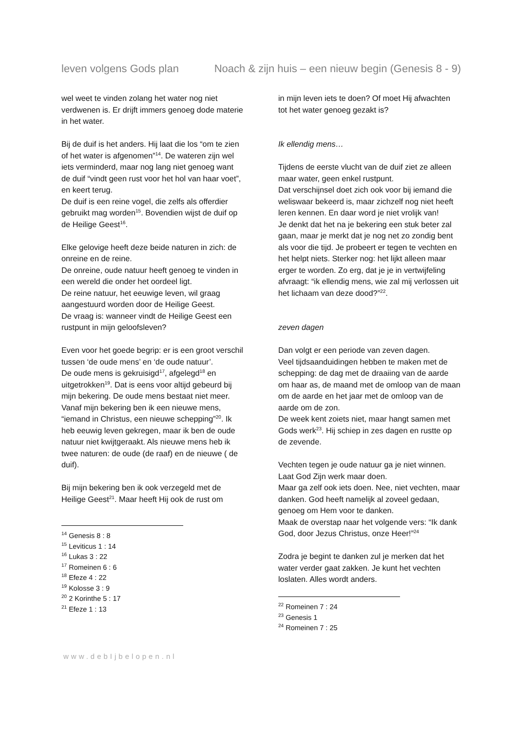leven volgens Gods plan Noach & zijn huis – een nieuw begin (Genesis 8 - 9)
wel weet te vinden zolang het water nog niet verdwenen is. Er drijft immers genoeg dode materie in het water.
Bij de duif is het anders. Hij laat die los “om te zien of het water is afgenomen”<sup>14</sup>. De wateren zijn wel iets verminderd, maar nog lang niet genoeg want de duif “vindt geen rust voor het hol van haar voet”, en keert terug.
De duif is een reine vogel, die zelfs als offerdier gebruikt mag worden<sup>15</sup>. Bovendien wijst de duif op de Heilige Geest<sup>16</sup>.
Elke gelovige heeft deze beide naturen in zich: de onreine en de reine.
De onreine, oude natuur heeft genoeg te vinden in een wereld die onder het oordeel ligt.
De reine natuur, het eeuwige leven, wil graag aangestuurd worden door de Heilige Geest.
De vraag is: wanneer vindt de Heilige Geest een rustpunt in mijn geloofsleven?
Even voor het goede begrip: er is een groot verschil tussen ‘de oude mens’ en ‘de oude natuur’.
De oude mens is gekruisigd<sup>17</sup>, afgelegd<sup>18</sup> en uitgetrokken<sup>19</sup>. Dat is eens voor altijd gebeurd bij mijn bekering. De oude mens bestaat niet meer.
Vanaf mijn bekering ben ik een nieuwe mens, “iemand in Christus, een nieuwe schepping”<sup>20</sup>. Ik heb eeuwig leven gekregen, maar ik ben de oude natuur niet kwijtgeraakt. Als nieuwe mens heb ik twee naturen: de oude (de raaf) en de nieuwe ( de duif).
Bij mijn bekering ben ik ook verzegeld met de Heilige Geest<sup>21</sup>. Maar heeft Hij ook de rust om
<sup>14</sup> Genesis 8 : 8
<sup>15</sup> Leviticus 1 : 14
<sup>16</sup> Lukas 3 : 22
<sup>17</sup> Romeinen 6 : 6
<sup>18</sup> Efeze 4 : 22
<sup>19</sup> Kolosse 3 : 9
<sup>20</sup> 2 Korinthe 5 : 17
<sup>21</sup> Efeze 1 : 13
in mijn leven iets te doen? Of moet Hij afwachten tot het water genoeg gezakt is?
Ik ellendig mens…
Tijdens de eerste vlucht van de duif ziet ze alleen maar water, geen enkel rustpunt.
Dat verschijnsel doet zich ook voor bij iemand die weliswaar bekeerd is, maar zichzelf nog niet heeft leren kennen. En daar word je niet vrolijk van!
Je denkt dat het na je bekering een stuk beter zal gaan, maar je merkt dat je nog net zo zondig bent als voor die tijd. Je probeert er tegen te vechten en het helpt niets. Sterker nog: het lijkt alleen maar erger te worden. Zo erg, dat je je in vertwijfeling afvraagt: “ik ellendig mens, wie zal mij verlossen uit het lichaam van deze dood?”<sup>22</sup>.
zeven dagen
Dan volgt er een periode van zeven dagen.
Veel tijdsaanduidingen hebben te maken met de schepping: de dag met de draaiing van de aarde om haar as, de maand met de omloop van de maan om de aarde en het jaar met de omloop van de aarde om de zon.
De week kent zoiets niet, maar hangt samen met Gods werk<sup>23</sup>. Hij schiep in zes dagen en rustte op de zevende.
Vechten tegen je oude natuur ga je niet winnen. Laat God Zijn werk maar doen.
Maar ga zelf ook iets doen. Nee, niet vechten, maar danken. God heeft namelijk al zoveel gedaan, genoeg om Hem voor te danken.
Maak de overstap naar het volgende vers: “Ik dank God, door Jezus Christus, onze Heer!”<sup>24</sup>
Zodra je begint te danken zul je merken dat het water verder gaat zakken. Je kunt het vechten loslaten. Alles wordt anders.
<sup>22</sup> Romeinen 7 : 24
<sup>23</sup> Genesis 1
<sup>24</sup> Romeinen 7 : 25
www.debIjbelopen.nl